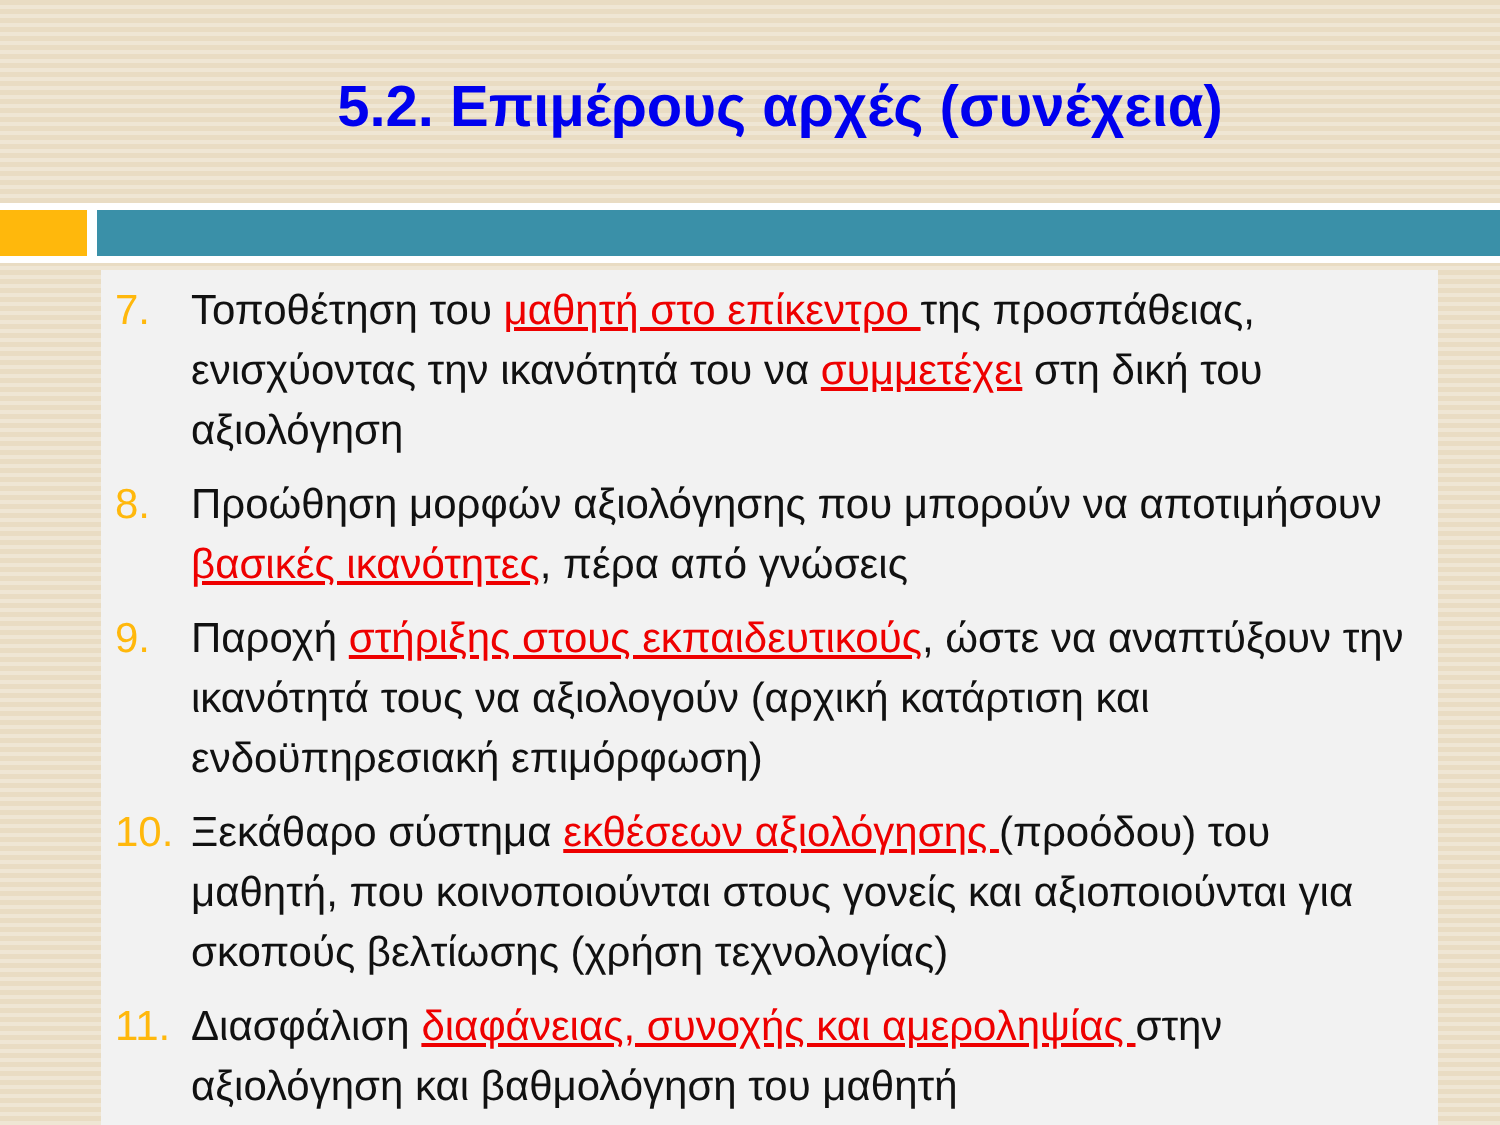5.2. Επιμέρους αρχές (συνέχεια)
7. Τοποθέτηση του μαθητή στο επίκεντρο της προσπάθειας, ενισχύοντας την ικανότητά του να συμμετέχει στη δική του αξιολόγηση
8. Προώθηση μορφών αξιολόγησης που μπορούν να αποτιμήσουν βασικές ικανότητες, πέρα από γνώσεις
9. Παροχή στήριξης στους εκπαιδευτικούς, ώστε να αναπτύξουν την ικανότητά τους να αξιολογούν (αρχική κατάρτιση και ενδοϋπηρεσιακή επιμόρφωση)
10. Ξεκάθαρο σύστημα εκθέσεων αξιολόγησης (προόδου) του μαθητή, που κοινοποιούνται στους γονείς και αξιοποιούνται για σκοπούς βελτίωσης (χρήση τεχνολογίας)
11. Διασφάλιση διαφάνειας, συνοχής και αμεροληψίας στην αξιολόγηση και βαθμολόγηση του μαθητή